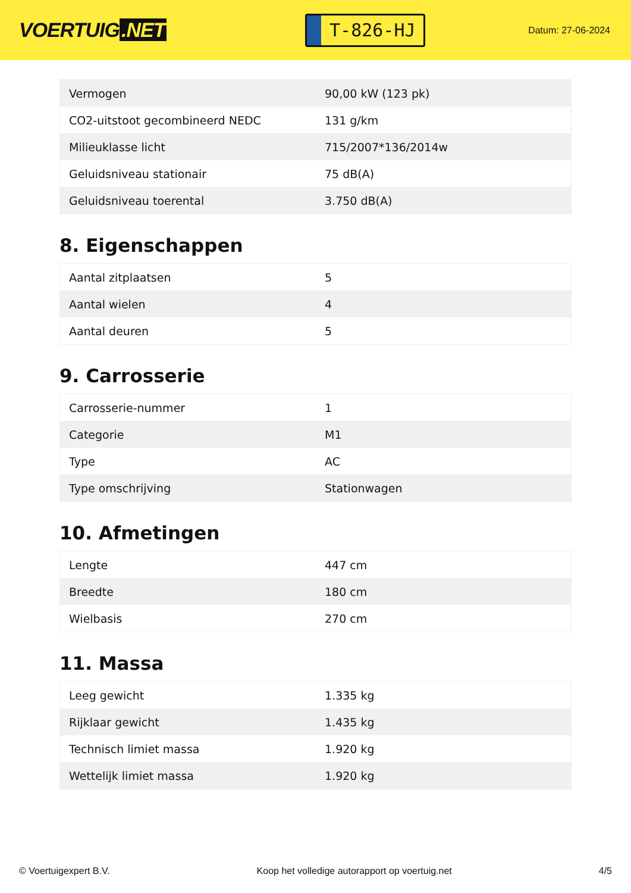VOERTUIG.NET
T-826-HJ
Datum: 27-06-2024
| Vermogen | 90,00 kW (123 pk) |
| CO2-uitstoot gecombineerd NEDC | 131 g/km |
| Milieuklasse licht | 715/2007*136/2014w |
| Geluidsniveau stationair | 75 dB(A) |
| Geluidsniveau toerental | 3.750 dB(A) |
8. Eigenschappen
| Aantal zitplaatsen | 5 |
| Aantal wielen | 4 |
| Aantal deuren | 5 |
9. Carrosserie
| Carrosserie-nummer | 1 |
| Categorie | M1 |
| Type | AC |
| Type omschrijving | Stationwagen |
10. Afmetingen
| Lengte | 447 cm |
| Breedte | 180 cm |
| Wielbasis | 270 cm |
11. Massa
| Leeg gewicht | 1.335 kg |
| Rijklaar gewicht | 1.435 kg |
| Technisch limiet massa | 1.920 kg |
| Wettelijk limiet massa | 1.920 kg |
© Voertuigexpert B.V. Koop het volledige autorapport op voertuig.net 4/5